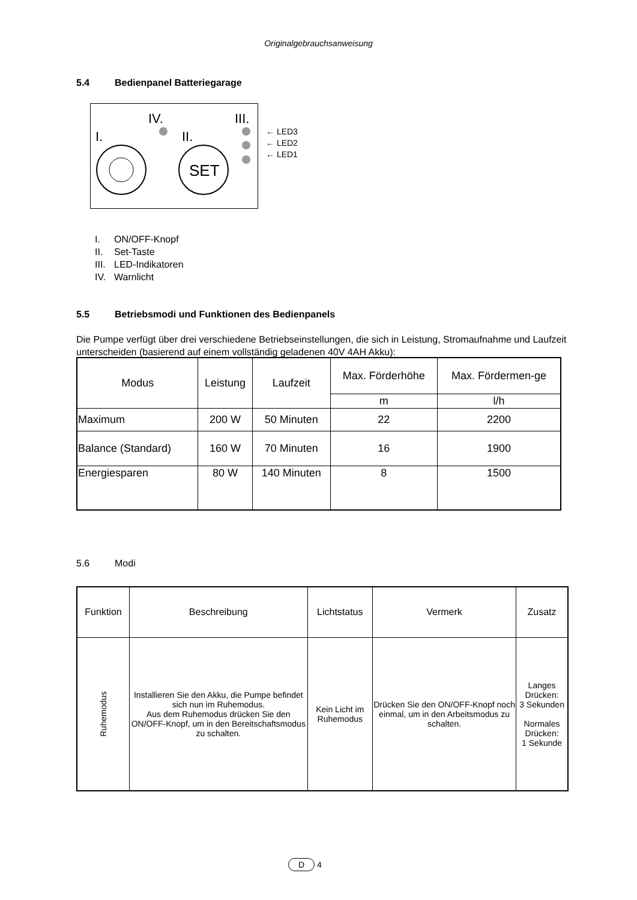Originalgebrauchsanweisung
5.4 Bedienpanel Batteriegarage
IV.
III.
I.
II.
SET
← LED3
← LED2
← LED1
I. ON/OFF-Knopf
II. Set-Taste
III. LED-Indikatoren
IV. Warnlicht
5.5 Betriebsmodi und Funktionen des Bedienpanels
Die Pumpe verfügt über drei verschiedene Betriebseinstellungen, die sich in Leistung, Stromaufnahme und Laufzeit unterscheiden (basierend auf einem vollständig geladenen 40V 4AH Akku):
| Modus | Leistung | Laufzeit | Max. Förderhöhe | Max. Fördermen-ge |
| --- | --- | --- | --- | --- |
| | | | m | l/h |
| Maximum | 200 W | 50 Minuten | 22 | 2200 |
| Balance (Standard) | 160 W | 70 Minuten | 16 | 1900 |
| Energiesparen | 80 W | 140 Minuten | 8 | 1500 |
5.6 Modi
| Funktion | Beschreibung | Lichtstatus | Vermerk | Zusatz |
| --- | --- | --- | --- | --- |
| Ruhemodus | Installieren Sie den Akku, die Pumpe befindet sich nun im Ruhemodus. Aus dem Ruhemodus drücken Sie den ON/OFF-Knopf, um in den Bereitschaftsmodus zu schalten. | Kein Licht im Ruhemodus | Drücken Sie den ON/OFF-Knopf noch einmal, um in den Arbeitsmodus zu schalten. | Langes Drücken: 3 Sekunden Normales Drücken: 1 Sekunde |
D 4